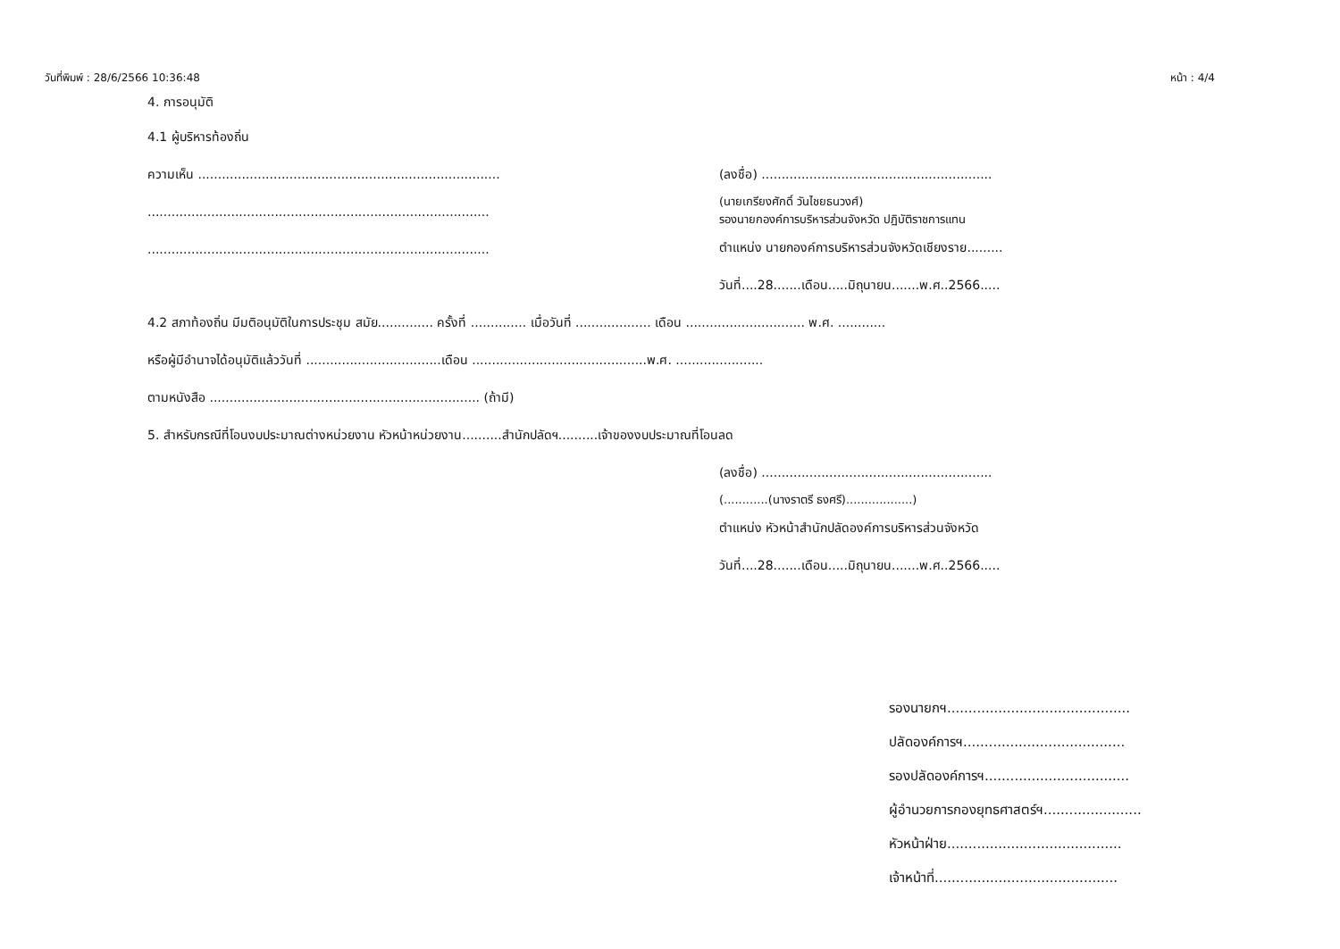วันที่พิมพ์ : 28/6/2566 10:36:48 หน้า : 4/4
4. การอนุมัติ
4.1 ผู้บริหารท้องถิ่น
ความเห็น ............................................................................
......................................................................................
......................................................................................
(ลงชื่อ) ..........................................................
(นายเกรียงศักดิ์ วันไชยธนวงศ์)
รองนายกองค์การบริหารส่วนจังหวัด ปฏิบัติราชการแทน
ตำแหน่ง นายกองค์การบริหารส่วนจังหวัดเชียงราย.........
วันที่....28.......เดือน.....มิถุนายน.......พ.ศ..2566.....
4.2 สภาท้องถิ่น มีมติอนุมัติในการประชุม สมัย.............. ครั้งที่ .............. เมื่อวันที่ ................... เดือน .............................. พ.ศ. ............
หรือผู้มีอำนาจได้อนุมัติแล้ววันที่ ..................................เดือน ............................................พ.ศ. ......................
ตามหนังสือ .................................................................... (ถ้ามี)
5. สำหรับกรณีที่โอนงบประมาณต่างหน่วยงาน หัวหน้าหน่วยงาน..........สำนักปลัดฯ..........เจ้าของงบประมาณที่โอนลด
(ลงชื่อ) ..........................................................
(............(นางราตรี ธงศรี)..................)
ตำแหน่ง หัวหน้าสำนักปลัดองค์การบริหารส่วนจังหวัด
วันที่....28.......เดือน.....มิถุนายน.......พ.ศ..2566.....
รองนายกฯ...........................................
ปลัดองค์การฯ......................................
รองปลัดองค์การฯ..................................
ผู้อำนวยการกองยุทธศาสตร์ฯ.......................
หัวหน้าฝ่าย.........................................
เจ้าหน้าที่...........................................